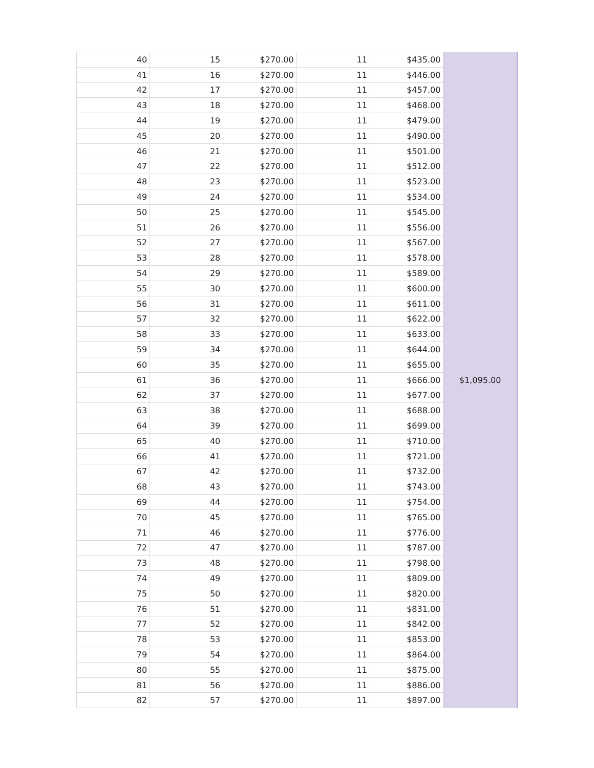| 40 | 15 | $270.00 | 11 | $435.00 | $1,095.00 |
| 41 | 16 | $270.00 | 11 | $446.00 | |
| 42 | 17 | $270.00 | 11 | $457.00 | |
| 43 | 18 | $270.00 | 11 | $468.00 | |
| 44 | 19 | $270.00 | 11 | $479.00 | |
| 45 | 20 | $270.00 | 11 | $490.00 | |
| 46 | 21 | $270.00 | 11 | $501.00 | |
| 47 | 22 | $270.00 | 11 | $512.00 | |
| 48 | 23 | $270.00 | 11 | $523.00 | |
| 49 | 24 | $270.00 | 11 | $534.00 | |
| 50 | 25 | $270.00 | 11 | $545.00 | |
| 51 | 26 | $270.00 | 11 | $556.00 | |
| 52 | 27 | $270.00 | 11 | $567.00 | |
| 53 | 28 | $270.00 | 11 | $578.00 | |
| 54 | 29 | $270.00 | 11 | $589.00 | |
| 55 | 30 | $270.00 | 11 | $600.00 | |
| 56 | 31 | $270.00 | 11 | $611.00 | |
| 57 | 32 | $270.00 | 11 | $622.00 | |
| 58 | 33 | $270.00 | 11 | $633.00 | |
| 59 | 34 | $270.00 | 11 | $644.00 | |
| 60 | 35 | $270.00 | 11 | $655.00 | |
| 61 | 36 | $270.00 | 11 | $666.00 | |
| 62 | 37 | $270.00 | 11 | $677.00 | |
| 63 | 38 | $270.00 | 11 | $688.00 | |
| 64 | 39 | $270.00 | 11 | $699.00 | |
| 65 | 40 | $270.00 | 11 | $710.00 | |
| 66 | 41 | $270.00 | 11 | $721.00 | |
| 67 | 42 | $270.00 | 11 | $732.00 | |
| 68 | 43 | $270.00 | 11 | $743.00 | |
| 69 | 44 | $270.00 | 11 | $754.00 | |
| 70 | 45 | $270.00 | 11 | $765.00 | |
| 71 | 46 | $270.00 | 11 | $776.00 | |
| 72 | 47 | $270.00 | 11 | $787.00 | |
| 73 | 48 | $270.00 | 11 | $798.00 | |
| 74 | 49 | $270.00 | 11 | $809.00 | |
| 75 | 50 | $270.00 | 11 | $820.00 | |
| 76 | 51 | $270.00 | 11 | $831.00 | |
| 77 | 52 | $270.00 | 11 | $842.00 | |
| 78 | 53 | $270.00 | 11 | $853.00 | |
| 79 | 54 | $270.00 | 11 | $864.00 | |
| 80 | 55 | $270.00 | 11 | $875.00 | |
| 81 | 56 | $270.00 | 11 | $886.00 | |
| 82 | 57 | $270.00 | 11 | $897.00 | |